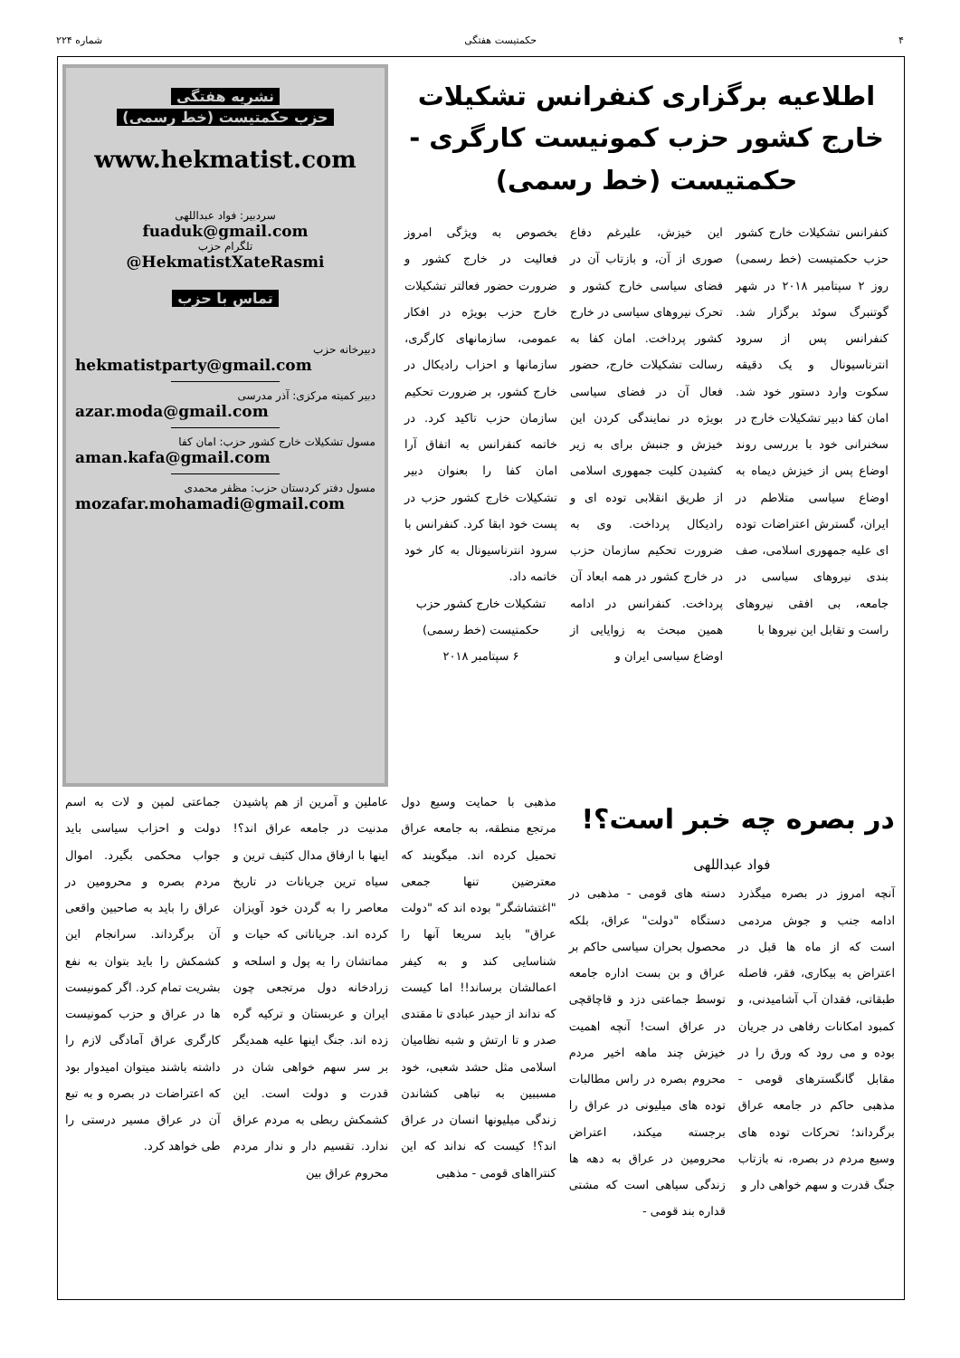۴ حکمتیست هفتگی شماره ۲۲۴
اطلاعیه برگزاری کنفرانس تشکیلات خارج کشور حزب کمونیست کارگری - حکمتیست (خط رسمی)
کنفرانس تشکیلات خارج کشور حزب حکمتیست (خط رسمی) روز ۲ سپتامبر ۲۰۱۸ در شهر گوتنبرگ سوئد برگزار شد. کنفرانس پس از سرود انترناسیونال و یک دقیقه سکوت وارد دستور خود شد. امان کفا دبیر تشکیلات خارج در سخنرانی خود با بررسی روند اوضاع پس از خیزش دیماه به اوضاع سیاسی متلاطم در ایران، گسترش اعتراضات توده ای علیه جمهوری اسلامی، صف بندی نیروهای سیاسی در جامعه، بی افقی نیروهای راست و تقابل این نیروها با
این خیزش، علیرغم دفاع صوری از آن، و بازتاب آن در فضای سیاسی خارج کشور و تحرک نیروهای سیاسی در خارج کشور پرداخت. امان کفا به رسالت تشکیلات خارج، حضور فعال آن در فضای سیاسی بویژه در نمایندگی کردن این خیزش و جنبش برای به زیر کشیدن کلیت جمهوری اسلامی از طریق انقلابی توده ای و رادیکال پرداخت. وی به ضرورت تحکیم سازمان حزب در خارج کشور در همه ابعاد آن پرداخت. کنفرانس در ادامه همین مبحث به زوایایی از اوضاع سیاسی ایران و
بخصوص به ویژگی امروز فعالیت در خارج کشور و ضرورت حضور فعالتر تشکیلات خارج حزب بویژه در افکار عمومی، سازمانهای کارگری، سازمانها و احزاب رادیکال در خارج کشور، بر ضرورت تحکیم سازمان حزب تاکید کرد. در خاتمه کنفرانس به اتفاق آرا امان کفا را بعنوان دبیر تشکیلات خارج کشور حزب در پست خود ابقا کرد. کنفرانس با سرود انترناسیونال به کار خود خاتمه داد.
تشکیلات خارج کشور حزب حکمتیست (خط رسمی)
۶ سپتامبر ۲۰۱۸
نشریه هفتگی
حزب حکمتیست (خط رسمی)
www.hekmatist.com
سردبیر: فواد عبداللهی
fuaduk@gmail.com
تلگرام حزب
@HekmatistXateRasmi
تماس با حزب
دبیرخانه حزب
hekmatistparty@gmail.com
دبیر کمیته مرکزی: آذر مدرسی
azar.moda@gmail.com
مسول تشکیلات خارج کشور حزب: امان کفا
aman.kafa@gmail.com
مسول دفتر کردستان حزب: مظفر محمدی
mozafar.mohamadi@gmail.com
در بصره چه خبر است؟!
فواد عبداللهی
آنچه امروز در بصره میگذرد ادامه جنب و جوش مردمی است که از ماه ها قبل در اعتراض به بیکاری، فقر، فاصله طبقاتی، فقدان آب آشامیدنی، و کمبود امکانات رفاهی در جریان بوده و می رود که ورق را در مقابل گانگسترهای قومی - مذهبی حاکم در جامعه عراق برگرداند؛ تحرکات توده های وسیع مردم در بصره، نه بازتاب جنگ قدرت و سهم خواهی دار و
دسته های قومی - مذهبی در دستگاه "دولت" عراق، بلکه محصول بحران سیاسی حاکم بر عراق و بن بست اداره جامعه توسط جماعتی دزد و قاچاقچی در عراق است! آنچه اهمیت خیزش چند ماهه اخیر مردم محروم بصره در راس مطالبات توده های میلیونی در عراق را برجسته میکند، اعتراض محرومین در عراق به دهه ها زندگی سیاهی است که مشتی قداره بند قومی -
مذهبی با حمایت وسیع دول مرتجع منطقه، به جامعه عراق تحمیل کرده اند. میگویند که معترضین تنها جمعی "اغتشاشگر" بوده اند که "دولت عراق" باید سریعا آنها را شناسایی کند و به کیفر اعمالشان برساند!! اما کیست که نداند از حیدر عبادی تا مقتدی صدر و تا ارتش و شبه نظامیان اسلامی مثل حشد شعبی، خود مسببین به تباهی کشاندن زندگی میلیونها انسان در عراق اند؟! کیست که نداند که این کنترااهای قومی - مذهبی
عاملین و آمرین از هم پاشیدن مدنیت در جامعه عراق اند؟! اینها با ارفاق مدال کثیف ترین و سیاه ترین جریانات در تاریخ معاصر را به گردن خود آویزان کرده اند. جریاناتی که حیات و مماتشان را به پول و اسلحه و زرادخانه دول مرتجعی چون ایران و عربستان و ترکیه گره زده اند. جنگ اینها علیه همدیگر بر سر سهم خواهی شان در قدرت و دولت است. این کشمکش ربطی به مردم عراق ندارد. تقسیم دار و ندار مردم محروم عراق بین
جماعتی لمپن و لات به اسم دولت و احزاب سیاسی باید جواب محکمی بگیرد. اموال مردم بصره و محرومین در عراق را باید به صاحبین واقعی آن برگرداند. سرانجام این کشمکش را باید بتوان به نفع بشریت تمام کرد. اگر کمونیست ها در عراق و حزب کمونیست کارگری عراق آمادگی لازم را داشته باشند میتوان امیدوار بود که اعتراضات در بصره و به تبع آن در عراق مسیر درستی را طی خواهد کرد.